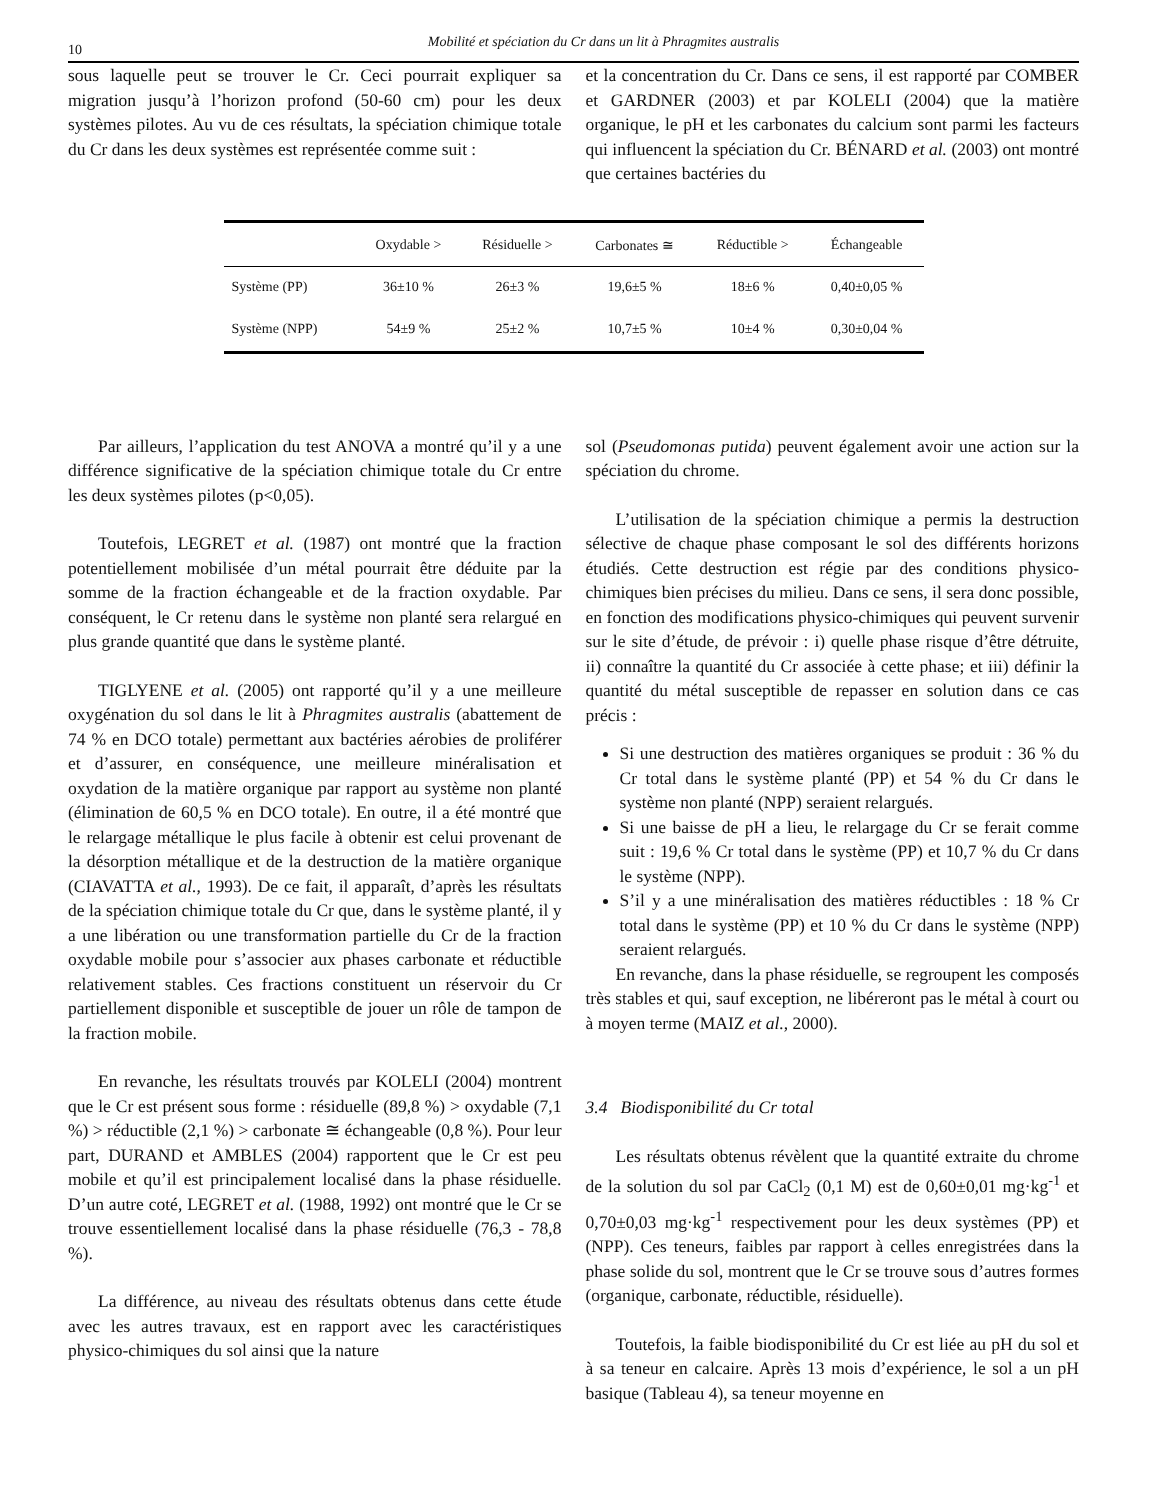10 Mobilité et spéciation du Cr dans un lit à Phragmites australis
sous laquelle peut se trouver le Cr. Ceci pourrait expliquer sa migration jusqu’à l’horizon profond (50-60 cm) pour les deux systèmes pilotes. Au vu de ces résultats, la spéciation chimique totale du Cr dans les deux systèmes est représentée comme suit :
et la concentration du Cr. Dans ce sens, il est rapporté par COMBER et GARDNER (2003) et par KOLELI (2004) que la matière organique, le pH et les carbonates du calcium sont parmi les facteurs qui influencent la spéciation du Cr. BÉNARD et al. (2003) ont montré que certaines bactéries du
| | Oxydable > | Résiduelle > | Carbonates ≅ | Réductible > | Échangeable |
| --- | --- | --- | --- | --- | --- |
| Système (PP) | 36±10 % | 26±3 % | 19,6±5 % | 18±6 % | 0,40±0,05 % |
| Système (NPP) | 54±9 % | 25±2 % | 10,7±5 % | 10±4 % | 0,30±0,04 % |
Par ailleurs, l’application du test ANOVA a montré qu’il y a une différence significative de la spéciation chimique totale du Cr entre les deux systèmes pilotes (p<0,05).
Toutefois, LEGRET et al. (1987) ont montré que la fraction potentiellement mobilisée d’un métal pourrait être déduite par la somme de la fraction échangeable et de la fraction oxydable. Par conséquent, le Cr retenu dans le système non planté sera relargué en plus grande quantité que dans le système planté.
TIGLYENE et al. (2005) ont rapporté qu’il y a une meilleure oxygénation du sol dans le lit à Phragmites australis (abattement de 74 % en DCO totale) permettant aux bactéries aérobies de proliférer et d’assurer, en conséquence, une meilleure minéralisation et oxydation de la matière organique par rapport au système non planté (élimination de 60,5 % en DCO totale). En outre, il a été montré que le relargage métallique le plus facile à obtenir est celui provenant de la désorption métallique et de la destruction de la matière organique (CIAVATTA et al., 1993). De ce fait, il apparaît, d’après les résultats de la spéciation chimique totale du Cr que, dans le système planté, il y a une libération ou une transformation partielle du Cr de la fraction oxydable mobile pour s’associer aux phases carbonate et réductible relativement stables. Ces fractions constituent un réservoir du Cr partiellement disponible et susceptible de jouer un rôle de tampon de la fraction mobile.
En revanche, les résultats trouvés par KOLELI (2004) montrent que le Cr est présent sous forme : résiduelle (89,8 %) > oxydable (7,1 %) > réductible (2,1 %) > carbonate ≅ échangeable (0,8 %). Pour leur part, DURAND et AMBLES (2004) rapportent que le Cr est peu mobile et qu’il est principalement localisé dans la phase résiduelle. D’un autre coté, LEGRET et al. (1988, 1992) ont montré que le Cr se trouve essentiellement localisé dans la phase résiduelle (76,3 - 78,8 %).
La différence, au niveau des résultats obtenus dans cette étude avec les autres travaux, est en rapport avec les caractéristiques physico-chimiques du sol ainsi que la nature
sol (Pseudomonas putida) peuvent également avoir une action sur la spéciation du chrome.
L’utilisation de la spéciation chimique a permis la destruction sélective de chaque phase composant le sol des différents horizons étudiés. Cette destruction est régie par des conditions physico-chimiques bien précises du milieu. Dans ce sens, il sera donc possible, en fonction des modifications physico-chimiques qui peuvent survenir sur le site d’étude, de prévoir : i) quelle phase risque d’être détruite, ii) connaître la quantité du Cr associée à cette phase; et iii) définir la quantité du métal susceptible de repasser en solution dans ce cas précis :
Si une destruction des matières organiques se produit : 36 % du Cr total dans le système planté (PP) et 54 % du Cr dans le système non planté (NPP) seraient relargués.
Si une baisse de pH a lieu, le relargage du Cr se ferait comme suit : 19,6 % Cr total dans le système (PP) et 10,7 % du Cr dans le système (NPP).
S’il y a une minéralisation des matières réductibles : 18 % Cr total dans le système (PP) et 10 % du Cr dans le système (NPP) seraient relargués.
En revanche, dans la phase résiduelle, se regroupent les composés très stables et qui, sauf exception, ne libéreront pas le métal à court ou à moyen terme (MAIZ et al., 2000).
3.4 Biodisponibilité du Cr total
Les résultats obtenus révèlent que la quantité extraite du chrome de la solution du sol par CaCl<sub>2</sub> (0,1 M) est de 0,60±0,01 mg·kg<sup>-1</sup> et 0,70±0,03 mg·kg<sup>-1</sup> respectivement pour les deux systèmes (PP) et (NPP). Ces teneurs, faibles par rapport à celles enregistrées dans la phase solide du sol, montrent que le Cr se trouve sous d’autres formes (organique, carbonate, réductible, résiduelle).
Toutefois, la faible biodisponibilité du Cr est liée au pH du sol et à sa teneur en calcaire. Après 13 mois d’expérience, le sol a un pH basique (Tableau 4), sa teneur moyenne en